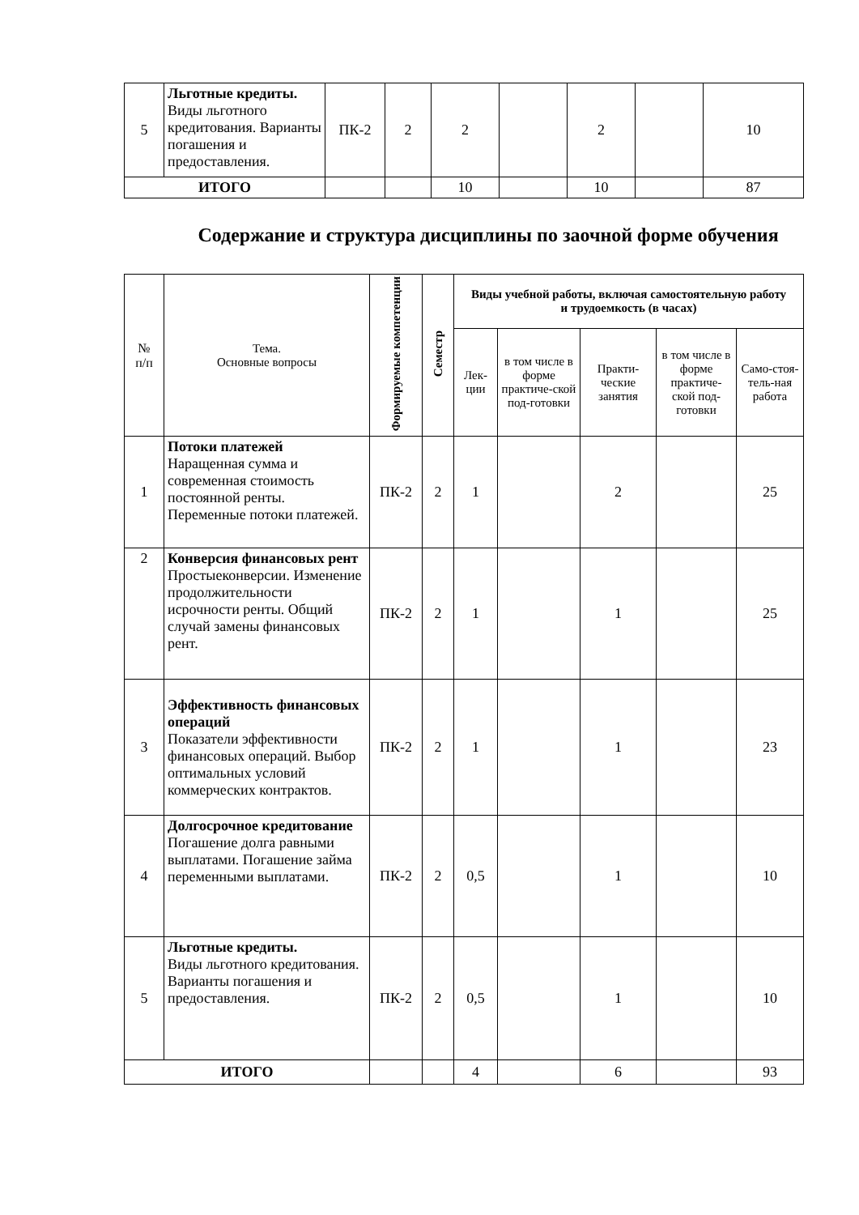| 5 | Льготные кредиты. Виды льготного кредитования. Варианты погашения и предоставления. | ПК-2 | 2 | 2 | | 2 | | 10 |
| ИТОГО | | | | 10 | | 10 | | 87 |
Содержание и структура дисциплины по заочной форме обучения
| № п/п | Тема. Основные вопросы | Формируемые компетенции | Семестр | Виды учебной работы, включая самостоятельную работу и трудоемкость (в часах) | | | | |
| --- | --- | --- | --- | --- | --- | --- | --- | --- |
| | | | | Лек- ции | в том числе в форме практиче-ской под-готовки | Практи-ческие занятия | в том числе в форме практиче-ской под-готовки | Само-стоя-тель-ная работа |
| 1 | Потоки платежей Наращенная сумма и современная стоимость постоянной ренты. Переменные потоки платежей. | ПК-2 | 2 | 1 | | 2 | | 25 |
| 2 | Конверсия финансовых рент Простыеконверсии. Изменение продолжительности исрочности ренты. Общий случай замены финансовых рент. | ПК-2 | 2 | 1 | | 1 | | 25 |
| 3 | Эффективность финансовых операций Показатели эффективности финансовых операций. Выбор оптимальных условий коммерческих контрактов. | ПК-2 | 2 | 1 | | 1 | | 23 |
| 4 | Долгосрочное кредитование Погашение долга равными выплатами. Погашение займа переменными выплатами. | ПК-2 | 2 | 0,5 | | 1 | | 10 |
| 5 | Льготные кредиты. Виды льготного кредитования. Варианты погашения и предоставления. | ПК-2 | 2 | 0,5 | | 1 | | 10 |
| ИТОГО | | | | 4 | | 6 | | 93 |